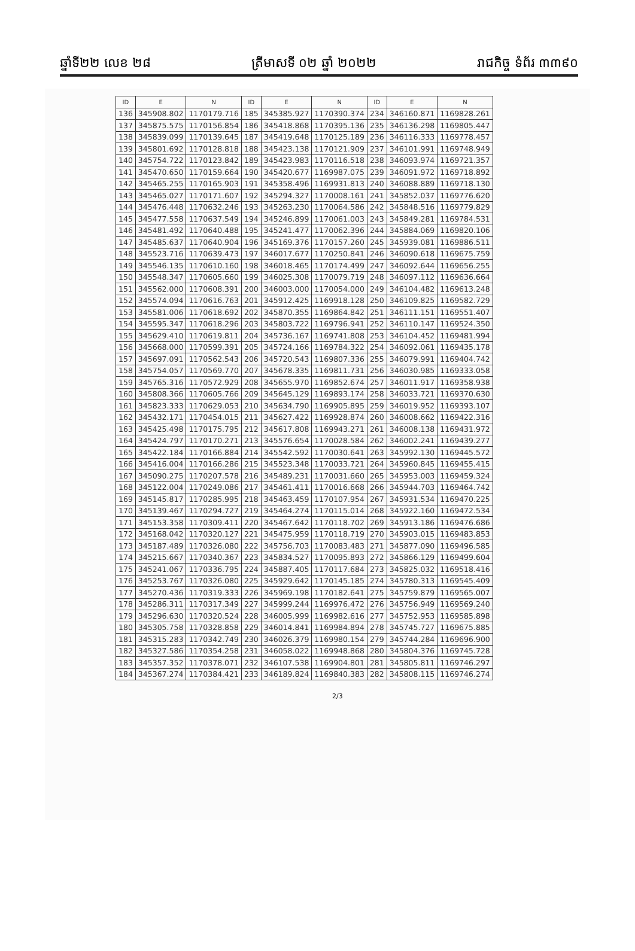ឆ្នាំទី២២ លេខ ២៨ ត្រីមាសទី ០២ ឆ្នាំ ២០២២ រាជកិច្ច ទំព័រ ៣៣៩០
| ID | E | N | ID | E | N | ID | E | N |
| --- | --- | --- | --- | --- | --- | --- | --- | --- |
| 136 | 345908.802 | 1170179.716 | 185 | 345385.927 | 1170390.374 | 234 | 346160.871 | 1169828.261 |
| 137 | 345875.575 | 1170156.854 | 186 | 345418.868 | 1170395.136 | 235 | 346136.298 | 1169805.447 |
| 138 | 345839.099 | 1170139.645 | 187 | 345419.648 | 1170125.189 | 236 | 346116.333 | 1169778.457 |
| 139 | 345801.692 | 1170128.818 | 188 | 345423.138 | 1170121.909 | 237 | 346101.991 | 1169748.949 |
| 140 | 345754.722 | 1170123.842 | 189 | 345423.983 | 1170116.518 | 238 | 346093.974 | 1169721.357 |
| 141 | 345470.650 | 1170159.664 | 190 | 345420.677 | 1169987.075 | 239 | 346091.972 | 1169718.892 |
| 142 | 345465.255 | 1170165.903 | 191 | 345358.496 | 1169931.813 | 240 | 346088.889 | 1169718.130 |
| 143 | 345465.027 | 1170171.607 | 192 | 345294.327 | 1170008.161 | 241 | 345852.037 | 1169776.620 |
| 144 | 345476.448 | 1170632.246 | 193 | 345263.230 | 1170064.586 | 242 | 345848.516 | 1169779.829 |
| 145 | 345477.558 | 1170637.549 | 194 | 345246.899 | 1170061.003 | 243 | 345849.281 | 1169784.531 |
| 146 | 345481.492 | 1170640.488 | 195 | 345241.477 | 1170062.396 | 244 | 345884.069 | 1169820.106 |
| 147 | 345485.637 | 1170640.904 | 196 | 345169.376 | 1170157.260 | 245 | 345939.081 | 1169886.511 |
| 148 | 345523.716 | 1170639.473 | 197 | 346017.677 | 1170250.841 | 246 | 346090.618 | 1169675.759 |
| 149 | 345546.135 | 1170610.160 | 198 | 346018.465 | 1170174.499 | 247 | 346092.644 | 1169656.255 |
| 150 | 345548.347 | 1170605.660 | 199 | 346025.308 | 1170079.719 | 248 | 346097.112 | 1169636.664 |
| 151 | 345562.000 | 1170608.391 | 200 | 346003.000 | 1170054.000 | 249 | 346104.482 | 1169613.248 |
| 152 | 345574.094 | 1170616.763 | 201 | 345912.425 | 1169918.128 | 250 | 346109.825 | 1169582.729 |
| 153 | 345581.006 | 1170618.692 | 202 | 345870.355 | 1169864.842 | 251 | 346111.151 | 1169551.407 |
| 154 | 345595.347 | 1170618.296 | 203 | 345803.722 | 1169796.941 | 252 | 346110.147 | 1169524.350 |
| 155 | 345629.410 | 1170619.811 | 204 | 345736.167 | 1169741.808 | 253 | 346104.452 | 1169481.994 |
| 156 | 345668.000 | 1170599.391 | 205 | 345724.166 | 1169784.322 | 254 | 346092.061 | 1169435.178 |
| 157 | 345697.091 | 1170562.543 | 206 | 345720.543 | 1169807.336 | 255 | 346079.991 | 1169404.742 |
| 158 | 345754.057 | 1170569.770 | 207 | 345678.335 | 1169811.731 | 256 | 346030.985 | 1169333.058 |
| 159 | 345765.316 | 1170572.929 | 208 | 345655.970 | 1169852.674 | 257 | 346011.917 | 1169358.938 |
| 160 | 345808.366 | 1170605.766 | 209 | 345645.129 | 1169893.174 | 258 | 346033.721 | 1169370.630 |
| 161 | 345823.333 | 1170629.053 | 210 | 345634.790 | 1169905.895 | 259 | 346019.952 | 1169393.107 |
| 162 | 345432.171 | 1170454.015 | 211 | 345627.422 | 1169928.874 | 260 | 346008.662 | 1169422.316 |
| 163 | 345425.498 | 1170175.795 | 212 | 345617.808 | 1169943.271 | 261 | 346008.138 | 1169431.972 |
| 164 | 345424.797 | 1170170.271 | 213 | 345576.654 | 1170028.584 | 262 | 346002.241 | 1169439.277 |
| 165 | 345422.184 | 1170166.884 | 214 | 345542.592 | 1170030.641 | 263 | 345992.130 | 1169445.572 |
| 166 | 345416.004 | 1170166.286 | 215 | 345523.348 | 1170033.721 | 264 | 345960.845 | 1169455.415 |
| 167 | 345090.275 | 1170207.578 | 216 | 345489.231 | 1170031.660 | 265 | 345953.003 | 1169459.324 |
| 168 | 345122.004 | 1170249.086 | 217 | 345461.411 | 1170016.668 | 266 | 345944.703 | 1169464.742 |
| 169 | 345145.817 | 1170285.995 | 218 | 345463.459 | 1170107.954 | 267 | 345931.534 | 1169470.225 |
| 170 | 345139.467 | 1170294.727 | 219 | 345464.274 | 1170115.014 | 268 | 345922.160 | 1169472.534 |
| 171 | 345153.358 | 1170309.411 | 220 | 345467.642 | 1170118.702 | 269 | 345913.186 | 1169476.686 |
| 172 | 345168.042 | 1170320.127 | 221 | 345475.959 | 1170118.719 | 270 | 345903.015 | 1169483.853 |
| 173 | 345187.489 | 1170326.080 | 222 | 345756.703 | 1170083.483 | 271 | 345877.090 | 1169496.585 |
| 174 | 345215.667 | 1170340.367 | 223 | 345834.527 | 1170095.893 | 272 | 345866.129 | 1169499.604 |
| 175 | 345241.067 | 1170336.795 | 224 | 345887.405 | 1170117.684 | 273 | 345825.032 | 1169518.416 |
| 176 | 345253.767 | 1170326.080 | 225 | 345929.642 | 1170145.185 | 274 | 345780.313 | 1169545.409 |
| 177 | 345270.436 | 1170319.333 | 226 | 345969.198 | 1170182.641 | 275 | 345759.879 | 1169565.007 |
| 178 | 345286.311 | 1170317.349 | 227 | 345999.244 | 1169976.472 | 276 | 345756.949 | 1169569.240 |
| 179 | 345296.630 | 1170320.524 | 228 | 346005.999 | 1169982.616 | 277 | 345752.953 | 1169585.898 |
| 180 | 345305.758 | 1170328.858 | 229 | 346014.841 | 1169984.894 | 278 | 345745.727 | 1169675.885 |
| 181 | 345315.283 | 1170342.749 | 230 | 346026.379 | 1169980.154 | 279 | 345744.284 | 1169696.900 |
| 182 | 345327.586 | 1170354.258 | 231 | 346058.022 | 1169948.868 | 280 | 345804.376 | 1169745.728 |
| 183 | 345357.352 | 1170378.071 | 232 | 346107.538 | 1169904.801 | 281 | 345805.811 | 1169746.297 |
| 184 | 345367.274 | 1170384.421 | 233 | 346189.824 | 1169840.383 | 282 | 345808.115 | 1169746.274 |
2/3